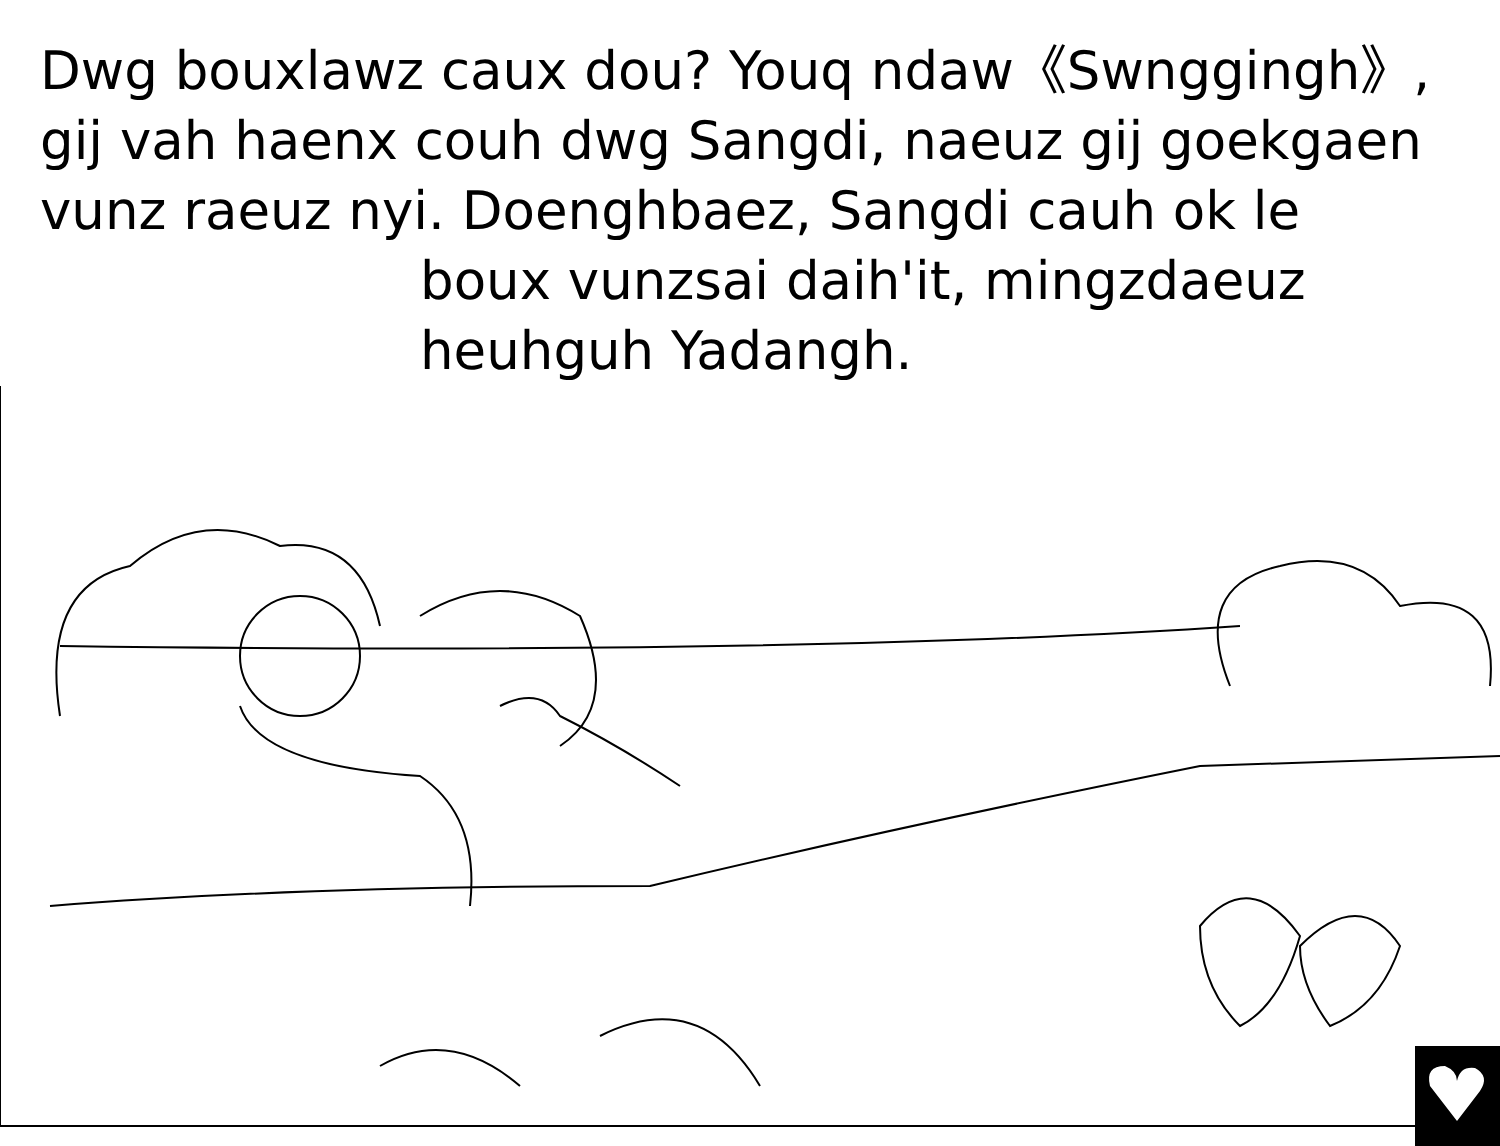Dwg bouxlawz caux dou? Youq ndaw《Swnggingh》, gij vah haenx couh dwg Sangdi, naeuz gij goekgaen vunz raeuz nyi. Doenghbaez, Sangdi cauh ok le
boux vunzsai daih'it, mingzdaeuz heuhguh Yadangh.